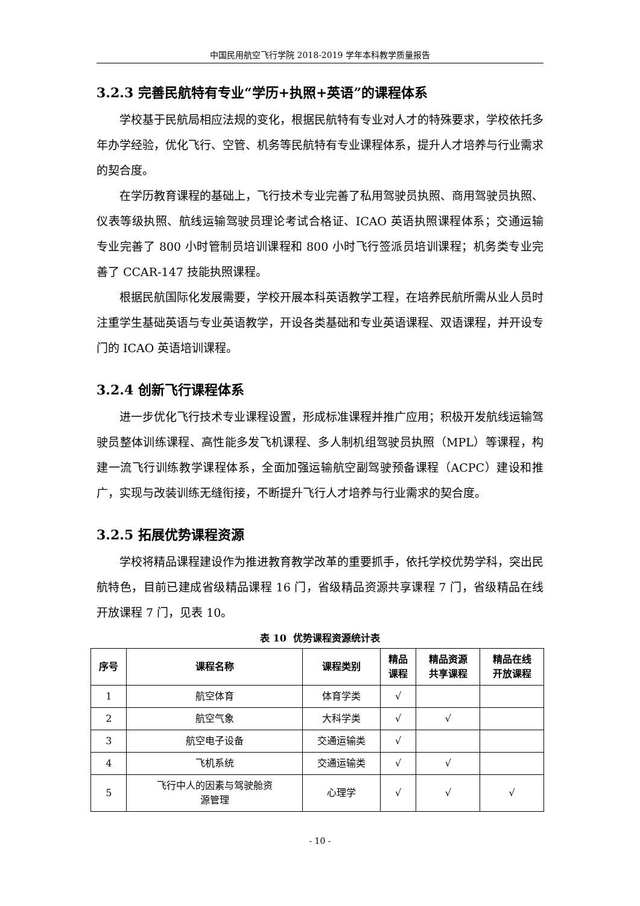中国民用航空飞行学院 2018-2019 学年本科教学质量报告
3.2.3 完善民航特有专业“学历+执照+英语”的课程体系
学校基于民航局相应法规的变化，根据民航特有专业对人才的特殊要求，学校依托多年办学经验，优化飞行、空管、机务等民航特有专业课程体系，提升人才培养与行业需求的契合度。
在学历教育课程的基础上，飞行技术专业完善了私用驾驶员执照、商用驾驶员执照、仪表等级执照、航线运输驾驶员理论考试合格证、ICAO 英语执照课程体系；交通运输专业完善了 800 小时管制员培训课程和 800 小时飞行签派员培训课程；机务类专业完善了 CCAR-147 技能执照课程。
根据民航国际化发展需要，学校开展本科英语教学工程，在培养民航所需从业人员时注重学生基础英语与专业英语教学，开设各类基础和专业英语课程、双语课程，并开设专门的 ICAO 英语培训课程。
3.2.4 创新飞行课程体系
进一步优化飞行技术专业课程设置，形成标准课程并推广应用；积极开发航线运输驾驶员整体训练课程、高性能多发飞机课程、多人制机组驾驶员执照（MPL）等课程，构建一流飞行训练教学课程体系，全面加强运输航空副驾驶预备课程（ACPC）建设和推广，实现与改装训练无缝衔接，不断提升飞行人才培养与行业需求的契合度。
3.2.5 拓展优势课程资源
学校将精品课程建设作为推进教育教学改革的重要抓手，依托学校优势学科，突出民航特色，目前已建成省级精品课程 16 门，省级精品资源共享课程 7 门，省级精品在线开放课程 7 门，见表 10。
表 10 优势课程资源统计表
| 序号 | 课程名称 | 课程类别 | 精品 课程 | 精品资源 共享课程 | 精品在线 开放课程 |
| --- | --- | --- | --- | --- | --- |
| 1 | 航空体育 | 体育学类 | √ | | |
| 2 | 航空气象 | 大科学类 | √ | √ | |
| 3 | 航空电子设备 | 交通运输类 | √ | | |
| 4 | 飞机系统 | 交通运输类 | √ | √ | |
| 5 | 飞行中人的因素与驾驶舱资 源管理 | 心理学 | √ | √ | √ |
- 10 -